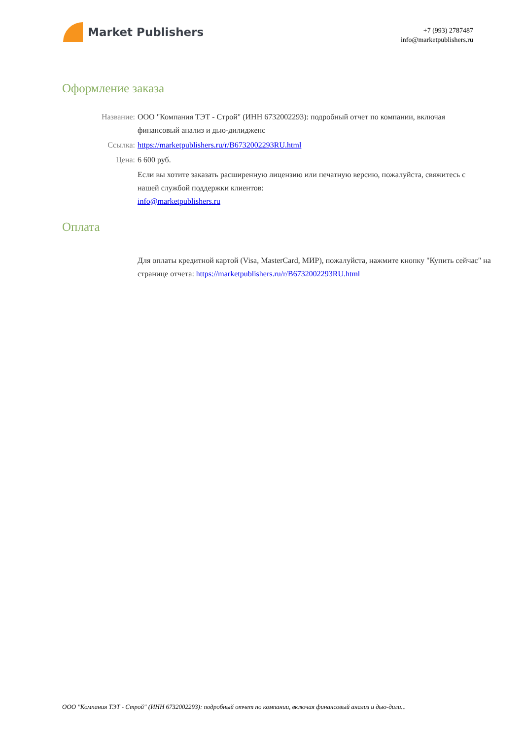Market Publishers
+7 (993) 2787487
info@marketpublishers.ru
Оформление заказа
Название: ООО "Компания ТЭТ - Строй" (ИНН 6732002293): подробный отчет по компании, включая финансовый анализ и дью-дилидженс
Ссылка: https://marketpublishers.ru/r/B6732002293RU.html
Цена: 6 600 руб.
Если вы хотите заказать расширенную лицензию или печатную версию, пожалуйста, свяжитесь с нашей службой поддержки клиентов:
info@marketpublishers.ru
Оплата
Для оплаты кредитной картой (Visa, MasterCard, МИР), пожалуйста, нажмите кнопку "Купить сейчас" на странице отчета: https://marketpublishers.ru/r/B6732002293RU.html
ООО "Компания ТЭТ - Строй" (ИНН 6732002293): подробный отчет по компании, включая финансовый анализ и дью-дили...